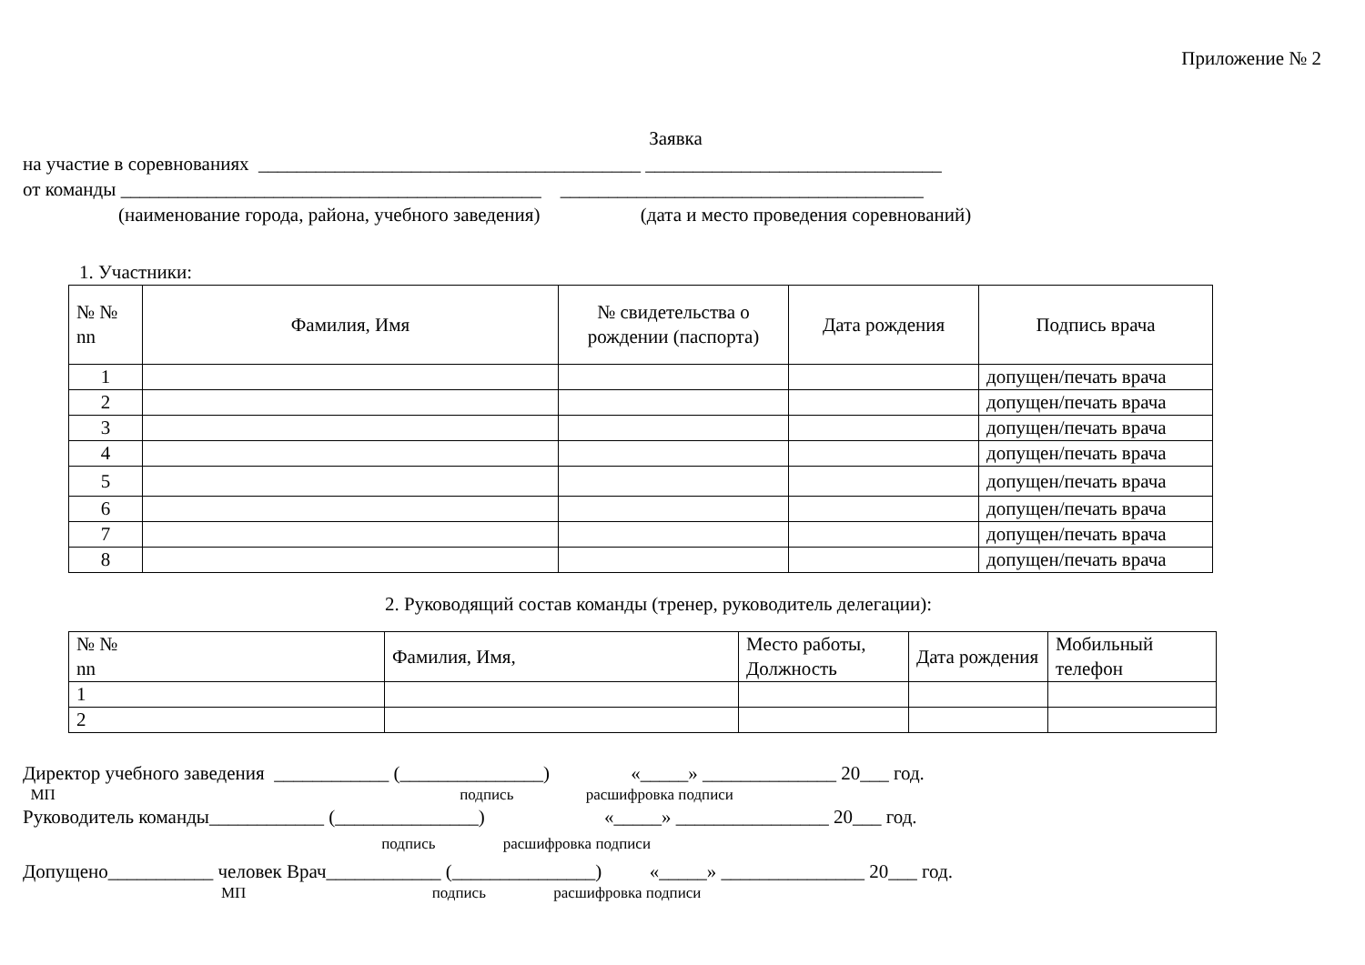Приложение № 2
Заявка
на участие в соревнованиях ________________________________________ _______________________________
от команды ____________________________________________ ______________________________________
(наименование города, района, учебного заведения) (дата и место проведения соревнований)
1. Участники:
| № № nn | Фамилия, Имя | № свидетельства о рождении (паспорта) | Дата рождения | Подпись врача |
| --- | --- | --- | --- | --- |
| 1 | | | | допущен/печать врача |
| 2 | | | | допущен/печать врача |
| 3 | | | | допущен/печать врача |
| 4 | | | | допущен/печать врача |
| 5 | | | | допущен/печать врача |
| 6 | | | | допущен/печать врача |
| 7 | | | | допущен/печать врача |
| 8 | | | | допущен/печать врача |
2. Руководящий состав команды (тренер, руководитель делегации):
| № № nn | Фамилия, Имя, | Место работы, Должность | Дата рождения | Мобильный телефон |
| --- | --- | --- | --- | --- |
| 1 | | | | |
| 2 | | | | |
Директор учебного заведения ____________ (_______________) «_____» ______________ 20___ год.
МП подпись расшифровка подписи
Руководитель команды____________ (_______________) «_____» ________________ 20___ год.
подпись расшифровка подписи
Допущено___________ человек Врач____________ (_______________) «_____» _______________ 20___ год.
МП подпись расшифровка подписи